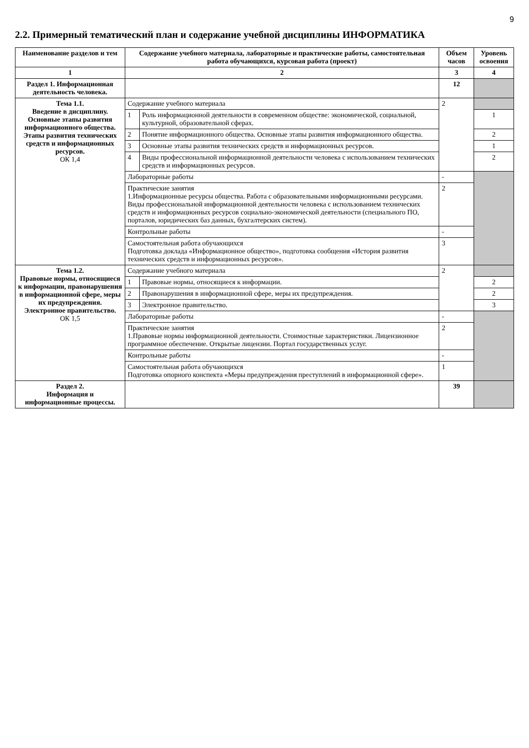9
2.2. Примерный тематический план и содержание учебной дисциплины ИНФОРМАТИКА
| Наименование разделов и тем | Содержание учебного материала, лабораторные и практические работы, самостоятельная работа обучающихся, курсовая работа (проект) | | Объем часов | Уровень освоения |
| --- | --- | --- | --- | --- |
| 1 | 2 | | 3 | 4 |
| Раздел 1. Информационная деятельность человека. | | | 12 | |
| Тема 1.1. Введение в дисциплину. Основные этапы развития информационного общества. Этапы развития технических средств и информационных ресурсов. ОК 1,4 | Содержание учебного материала | | 2 | |
| | 1 | Роль информационной деятельности в современном обществе: экономической, социальной, культурной, образовательной сферах. | | 1 |
| | 2 | Понятие информационного общества. Основные этапы развития информационного общества. | | 2 |
| | 3 | Основные этапы развития технических средств и информационных ресурсов. | | 1 |
| | 4 | Виды профессиональной информационной деятельности человека с использованием технических средств и информационных ресурсов. | | 2 |
| | Лабораторные работы | | - | |
| | Практические занятия 1.Информационные ресурсы общества. Работа с образовательными информационными ресурсами. Виды профессиональной информационной деятельности человека с использованием технических средств и информационных ресурсов социально-экономической деятельности (специального ПО, порталов, юридических баз данных, бухгалтерских систем). | | 2 | |
| | Контрольные работы | | - | |
| | Самостоятельная работа обучающихся Подготовка доклада «Информационное общество», подготовка сообщения «История развития технических средств и информационных ресурсов». | | 3 | |
| Тема 1.2. Правовые нормы, относящиеся к информации, правонарушения в информационной сфере, меры их предупреждения. Электронное правительство. ОК 1,5 | Содержание учебного материала | | 2 | |
| | 1 | Правовые нормы, относящиеся к информации. | | 2 |
| | 2 | Правонарушения в информационной сфере, меры их предупреждения. | | 2 |
| | 3 | Электронное правительство. | | 3 |
| | Лабораторные работы | | - | |
| | Практические занятия 1.Правовые нормы информационной деятельности. Стоимостные характеристики. Лицензионное программное обеспечение. Открытые лицензии. Портал государственных услуг. | | 2 | |
| | Контрольные работы | | - | |
| | Самостоятельная работа обучающихся Подготовка опорного конспекта «Меры предупреждения преступлений в информационной сфере». | | 1 | |
| Раздел 2. Информация и информационные процессы. | | | 39 | |